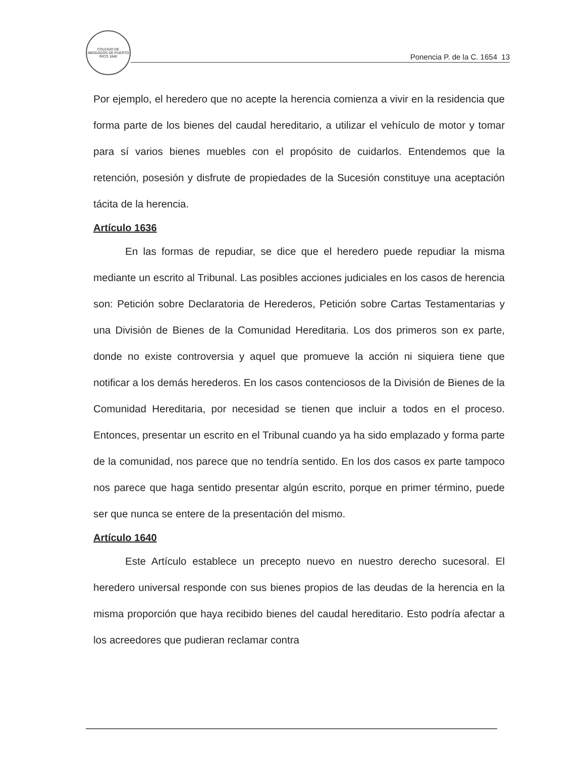COLEGIO DE ABOGADOS DE PUERTO RICO 1840
Ponencia P. de la C. 1654 13
Por ejemplo, el heredero que no acepte la herencia comienza a vivir en la residencia que forma parte de los bienes del caudal hereditario, a utilizar el vehículo de motor y tomar para sí varios bienes muebles con el propósito de cuidarlos. Entendemos que la retención, posesión y disfrute de propiedades de la Sucesión constituye una aceptación tácita de la herencia.
Artículo 1636
En las formas de repudiar, se dice que el heredero puede repudiar la misma mediante un escrito al Tribunal. Las posibles acciones judiciales en los casos de herencia son: Petición sobre Declaratoria de Herederos, Petición sobre Cartas Testamentarias y una División de Bienes de la Comunidad Hereditaria. Los dos primeros son ex parte, donde no existe controversia y aquel que promueve la acción ni siquiera tiene que notificar a los demás herederos. En los casos contenciosos de la División de Bienes de la Comunidad Hereditaria, por necesidad se tienen que incluir a todos en el proceso. Entonces, presentar un escrito en el Tribunal cuando ya ha sido emplazado y forma parte de la comunidad, nos parece que no tendría sentido. En los dos casos ex parte tampoco nos parece que haga sentido presentar algún escrito, porque en primer término, puede ser que nunca se entere de la presentación del mismo.
Artículo 1640
Este Artículo establece un precepto nuevo en nuestro derecho sucesoral. El heredero universal responde con sus bienes propios de las deudas de la herencia en la misma proporción que haya recibido bienes del caudal hereditario. Esto podría afectar a los acreedores que pudieran reclamar contra